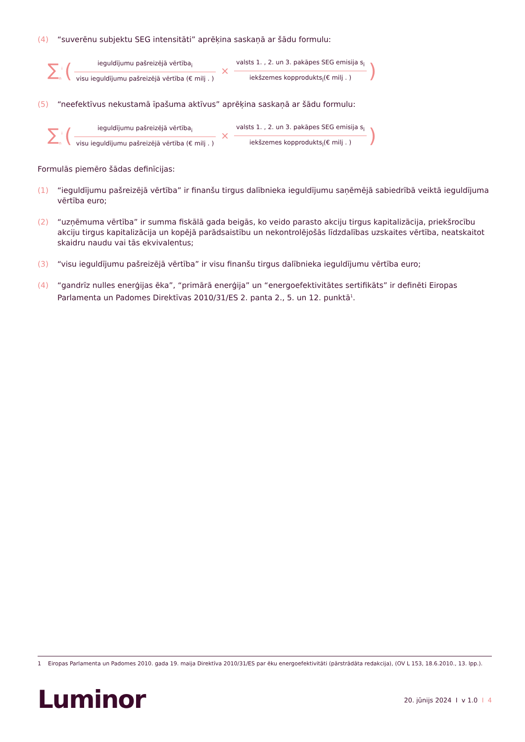(4) “suverēnu subjektu SEG intensitāti” aprēķina saskaņā ar šādu formulu:
∑<sub>n</sub><sup>i</sup> (ieguldījumu pašreizējā vērtība<sub>i</sub> visu ieguldījumu pašreizējā vērtība (€ milj . ) × valsts 1. , 2. un 3. pakāpes SEG emisija s<sub>i</sub> iekšzemes kopprodukts<sub>i</sub>(€ milj . ))
(5) “neefektīvus nekustamā īpašuma aktīvus” aprēķina saskaņā ar šādu formulu:
∑<sub>n</sub><sup>i</sup> (ieguldījumu pašreizējā vērtība<sub>i</sub> visu ieguldījumu pašreizējā vērtība (€ milj . ) × valsts 1. , 2. un 3. pakāpes SEG emisija s<sub>i</sub> iekšzemes kopprodukts<sub>i</sub>(€ milj . ))
Formulās piemēro šādas definīcijas:
(1) “ieguldījumu pašreizējā vērtība” ir finanšu tirgus dalībnieka ieguldījumu saņēmējā sabiedrībā veiktā ieguldījuma vērtība euro;
(2) “uzņēmuma vērtība” ir summa fiskālā gada beigās, ko veido parasto akciju tirgus kapitalizācija, priekšrocību akciju tirgus kapitalizācija un kopējā parādsaistību un nekontrolējošās līdzdalības uzskaites vērtība, neatskaitot skaidru naudu vai tās ekvivalentus;
(3) “visu ieguldījumu pašreizējā vērtība” ir visu finanšu tirgus dalībnieka ieguldījumu vērtība euro;
(4) “gandrīz nulles enerģijas ēka”, “primārā enerģija” un “energoefektivitātes sertifikāts” ir definēti Eiropas Parlamenta un Padomes Direktīvas 2010/31/ES 2. panta 2., 5. un 12. punktā<sup>1</sup>.
1 Eiropas Parlamenta un Padomes 2010. gada 19. maija Direktīva 2010/31/ES par ēku energoefektivitāti (pārstrādāta redakcija), (OV L 153, 18.6.2010., 13. lpp.).
Luminor
20. jūnijs 2024 I v 1.0 I 4